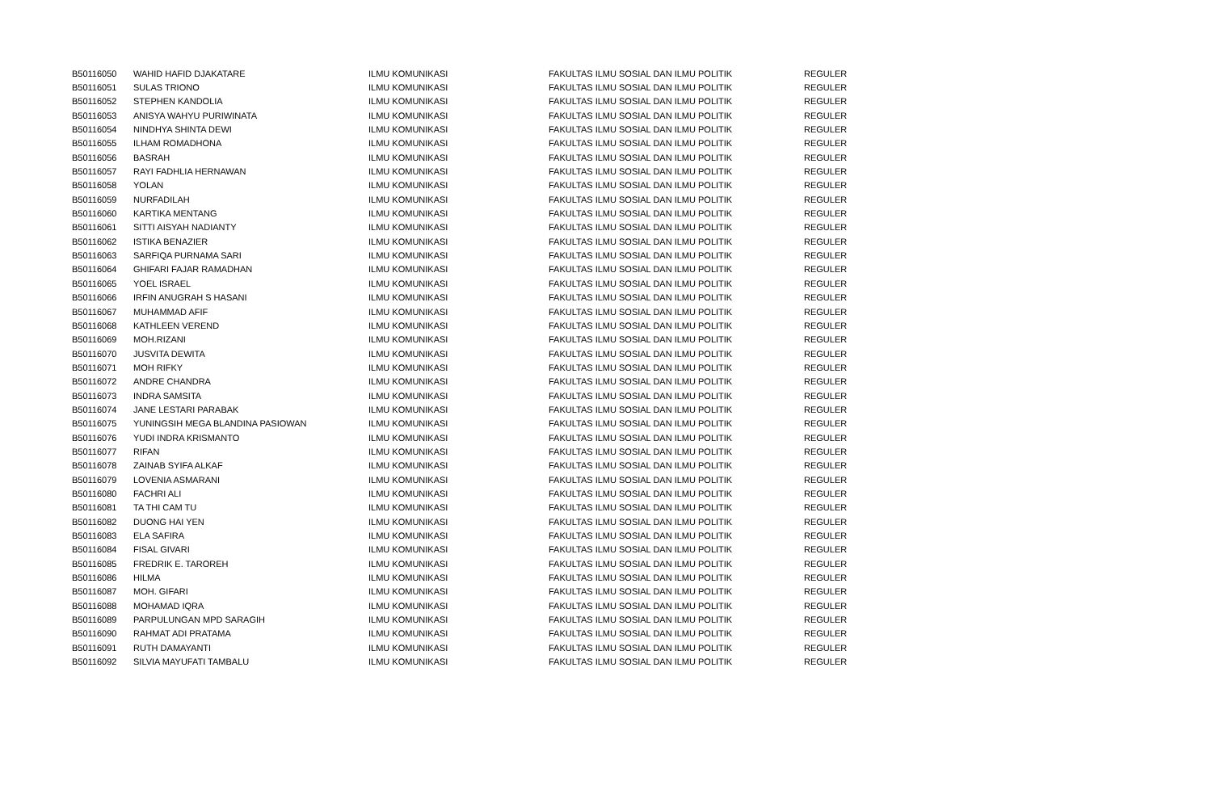| B50116050 | WAHID HAFID DJAKATARE | ILMU KOMUNIKASI | FAKULTAS ILMU SOSIAL DAN ILMU POLITIK | REGULER |
| B50116051 | SULAS TRIONO | ILMU KOMUNIKASI | FAKULTAS ILMU SOSIAL DAN ILMU POLITIK | REGULER |
| B50116052 | STEPHEN KANDOLIA | ILMU KOMUNIKASI | FAKULTAS ILMU SOSIAL DAN ILMU POLITIK | REGULER |
| B50116053 | ANISYA WAHYU PURIWINATA | ILMU KOMUNIKASI | FAKULTAS ILMU SOSIAL DAN ILMU POLITIK | REGULER |
| B50116054 | NINDHYA SHINTA DEWI | ILMU KOMUNIKASI | FAKULTAS ILMU SOSIAL DAN ILMU POLITIK | REGULER |
| B50116055 | ILHAM ROMADHONA | ILMU KOMUNIKASI | FAKULTAS ILMU SOSIAL DAN ILMU POLITIK | REGULER |
| B50116056 | BASRAH | ILMU KOMUNIKASI | FAKULTAS ILMU SOSIAL DAN ILMU POLITIK | REGULER |
| B50116057 | RAYI FADHLIA HERNAWAN | ILMU KOMUNIKASI | FAKULTAS ILMU SOSIAL DAN ILMU POLITIK | REGULER |
| B50116058 | YOLAN | ILMU KOMUNIKASI | FAKULTAS ILMU SOSIAL DAN ILMU POLITIK | REGULER |
| B50116059 | NURFADILAH | ILMU KOMUNIKASI | FAKULTAS ILMU SOSIAL DAN ILMU POLITIK | REGULER |
| B50116060 | KARTIKA MENTANG | ILMU KOMUNIKASI | FAKULTAS ILMU SOSIAL DAN ILMU POLITIK | REGULER |
| B50116061 | SITTI AISYAH NADIANTY | ILMU KOMUNIKASI | FAKULTAS ILMU SOSIAL DAN ILMU POLITIK | REGULER |
| B50116062 | ISTIKA BENAZIER | ILMU KOMUNIKASI | FAKULTAS ILMU SOSIAL DAN ILMU POLITIK | REGULER |
| B50116063 | SARFIQA PURNAMA SARI | ILMU KOMUNIKASI | FAKULTAS ILMU SOSIAL DAN ILMU POLITIK | REGULER |
| B50116064 | GHIFARI FAJAR RAMADHAN | ILMU KOMUNIKASI | FAKULTAS ILMU SOSIAL DAN ILMU POLITIK | REGULER |
| B50116065 | YOEL ISRAEL | ILMU KOMUNIKASI | FAKULTAS ILMU SOSIAL DAN ILMU POLITIK | REGULER |
| B50116066 | IRFIN ANUGRAH S HASANI | ILMU KOMUNIKASI | FAKULTAS ILMU SOSIAL DAN ILMU POLITIK | REGULER |
| B50116067 | MUHAMMAD AFIF | ILMU KOMUNIKASI | FAKULTAS ILMU SOSIAL DAN ILMU POLITIK | REGULER |
| B50116068 | KATHLEEN VEREND | ILMU KOMUNIKASI | FAKULTAS ILMU SOSIAL DAN ILMU POLITIK | REGULER |
| B50116069 | MOH.RIZANI | ILMU KOMUNIKASI | FAKULTAS ILMU SOSIAL DAN ILMU POLITIK | REGULER |
| B50116070 | JUSVITA DEWITA | ILMU KOMUNIKASI | FAKULTAS ILMU SOSIAL DAN ILMU POLITIK | REGULER |
| B50116071 | MOH RIFKY | ILMU KOMUNIKASI | FAKULTAS ILMU SOSIAL DAN ILMU POLITIK | REGULER |
| B50116072 | ANDRE CHANDRA | ILMU KOMUNIKASI | FAKULTAS ILMU SOSIAL DAN ILMU POLITIK | REGULER |
| B50116073 | INDRA SAMSITA | ILMU KOMUNIKASI | FAKULTAS ILMU SOSIAL DAN ILMU POLITIK | REGULER |
| B50116074 | JANE LESTARI PARABAK | ILMU KOMUNIKASI | FAKULTAS ILMU SOSIAL DAN ILMU POLITIK | REGULER |
| B50116075 | YUNINGSIH MEGA BLANDINA PASIOWAN | ILMU KOMUNIKASI | FAKULTAS ILMU SOSIAL DAN ILMU POLITIK | REGULER |
| B50116076 | YUDI INDRA KRISMANTO | ILMU KOMUNIKASI | FAKULTAS ILMU SOSIAL DAN ILMU POLITIK | REGULER |
| B50116077 | RIFAN | ILMU KOMUNIKASI | FAKULTAS ILMU SOSIAL DAN ILMU POLITIK | REGULER |
| B50116078 | ZAINAB SYIFA ALKAF | ILMU KOMUNIKASI | FAKULTAS ILMU SOSIAL DAN ILMU POLITIK | REGULER |
| B50116079 | LOVENIA ASMARANI | ILMU KOMUNIKASI | FAKULTAS ILMU SOSIAL DAN ILMU POLITIK | REGULER |
| B50116080 | FACHRI ALI | ILMU KOMUNIKASI | FAKULTAS ILMU SOSIAL DAN ILMU POLITIK | REGULER |
| B50116081 | TA THI CAM TU | ILMU KOMUNIKASI | FAKULTAS ILMU SOSIAL DAN ILMU POLITIK | REGULER |
| B50116082 | DUONG HAI YEN | ILMU KOMUNIKASI | FAKULTAS ILMU SOSIAL DAN ILMU POLITIK | REGULER |
| B50116083 | ELA SAFIRA | ILMU KOMUNIKASI | FAKULTAS ILMU SOSIAL DAN ILMU POLITIK | REGULER |
| B50116084 | FISAL GIVARI | ILMU KOMUNIKASI | FAKULTAS ILMU SOSIAL DAN ILMU POLITIK | REGULER |
| B50116085 | FREDRIK E. TAROREH | ILMU KOMUNIKASI | FAKULTAS ILMU SOSIAL DAN ILMU POLITIK | REGULER |
| B50116086 | HILMA | ILMU KOMUNIKASI | FAKULTAS ILMU SOSIAL DAN ILMU POLITIK | REGULER |
| B50116087 | MOH. GIFARI | ILMU KOMUNIKASI | FAKULTAS ILMU SOSIAL DAN ILMU POLITIK | REGULER |
| B50116088 | MOHAMAD IQRA | ILMU KOMUNIKASI | FAKULTAS ILMU SOSIAL DAN ILMU POLITIK | REGULER |
| B50116089 | PARPULUNGAN MPD SARAGIH | ILMU KOMUNIKASI | FAKULTAS ILMU SOSIAL DAN ILMU POLITIK | REGULER |
| B50116090 | RAHMAT ADI PRATAMA | ILMU KOMUNIKASI | FAKULTAS ILMU SOSIAL DAN ILMU POLITIK | REGULER |
| B50116091 | RUTH DAMAYANTI | ILMU KOMUNIKASI | FAKULTAS ILMU SOSIAL DAN ILMU POLITIK | REGULER |
| B50116092 | SILVIA MAYUFATI TAMBALU | ILMU KOMUNIKASI | FAKULTAS ILMU SOSIAL DAN ILMU POLITIK | REGULER |